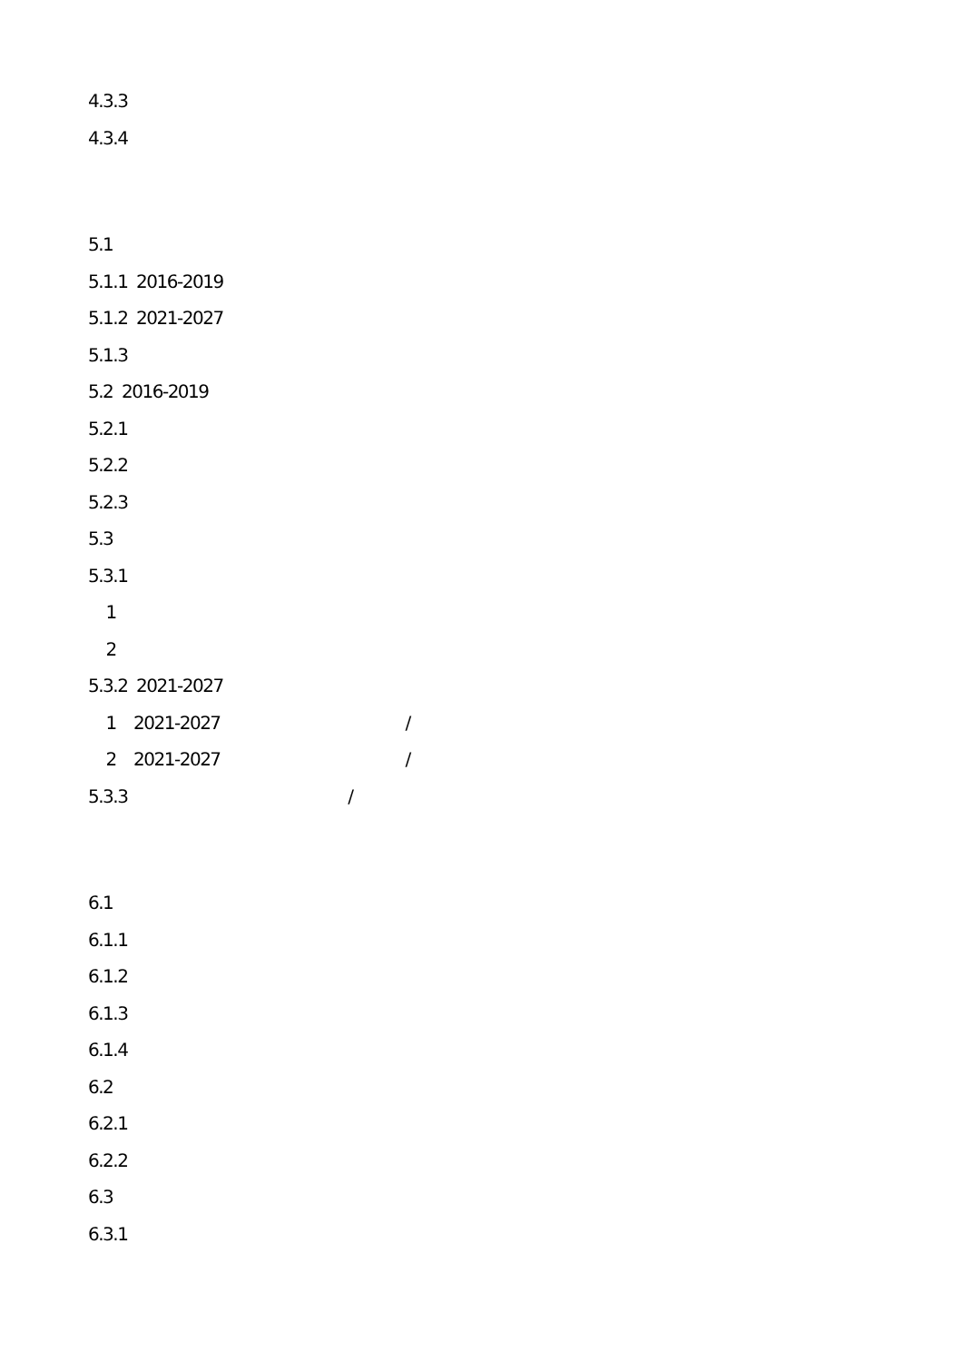4.3.3
4.3.4
5.1
5.1.1 2016-2019
5.1.2 2021-2027
5.1.3
5.2 2016-2019
5.2.1
5.2.2
5.2.3
5.3
5.3.1
1
2
5.3.2 2021-2027
1 2021-2027 /
2 2021-2027 /
5.3.3 /
6.1
6.1.1
6.1.2
6.1.3
6.1.4
6.2
6.2.1
6.2.2
6.3
6.3.1